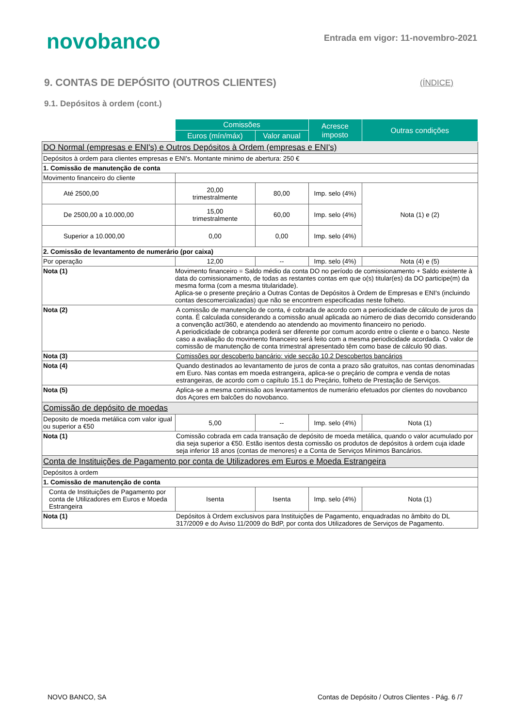novobanco
Entrada em vigor: 11-novembro-2021
9. CONTAS DE DEPÓSITO (OUTROS CLIENTES)
(ÍNDICE)
9.1. Depósitos à ordem (cont.)
| | Comissões | | Acresce imposto | Outras condições |
| | Euros (mín/máx) | Valor anual | | |
| DO Normal (empresas e ENI's) e Outros Depósitos à Ordem (empresas e ENI's) | | | | |
| Depósitos à ordem para clientes empresas e ENI's. Montante minimo de abertura: 250 € | | | | |
| 1. Comissão de manutenção de conta | | | | |
| Movimento financeiro do cliente | | | | |
| Até 2500,00 | 20,00 trimestralmente | 80,00 | Imp. selo (4%) | Nota (1) e (2) |
| De 2500,00 a 10.000,00 | 15,00 trimestralmente | 60,00 | Imp. selo (4%) | |
| Superior a 10.000,00 | 0,00 | 0,00 | Imp. selo (4%) | |
| 2. Comissão de levantamento de numerário (por caixa) | | | | |
| Por operação | 12,00 | -- | Imp. selo (4%) | Nota (4) e (5) |
| Nota (1) | Movimento financeiro = Saldo médio da conta DO no período de comissionamento + Saldo existente à data do comissionamento, de todas as restantes contas em que o(s) titular(es) da DO participe(m) da mesma forma (com a mesma titularidade). Aplica-se o presente preçário a Outras Contas de Depósitos à Ordem de Empresas e ENI's (incluindo contas descomercializadas) que não se encontrem especificadas neste folheto. | | | |
| Nota (2) | A comissão de manutenção de conta, é cobrada de acordo com a periodicidade de cálculo de juros da conta. É calculada considerando a comissão anual aplicada ao número de dias decorrido considerando a convenção act/360, e atendendo ao atendendo ao movimento financeiro no periodo. A periodicidade de cobrança poderá ser diferente por comum acordo entre o cliente e o banco. Neste caso a avaliação do movimento financeiro será feito com a mesma periodicidade acordada. O valor de comissão de manutenção de conta trimestral apresentado têm como base de cálculo 90 dias. | | | |
| Nota (3) | Comissões por descoberto bancário: vide secção 10.2 Descobertos bancários | | | |
| Nota (4) | Quando destinados ao levantamento de juros de conta a prazo são gratuitos, nas contas denominadas em Euro. Nas contas em moeda estrangeira, aplica-se o preçário de compra e venda de notas estrangeiras, de acordo com o capítulo 15.1 do Preçário, folheto de Prestação de Serviços. | | | |
| Nota (5) | Aplica-se a mesma comissão aos levantamentos de numerário efetuados por clientes do novobanco dos Açores em balcões do novobanco. | | | |
| Comissão de depósito de moedas | | | | |
| Deposito de moeda metálica com valor igual ou superior a €50 | 5,00 | -- | Imp. selo (4%) | Nota (1) |
| Nota (1) | Comissão cobrada em cada transação de depósito de moeda metálica, quando o valor acumulado por dia seja superior a €50. Estão isentos desta comissão os produtos de depósitos à ordem cuja idade seja inferior 18 anos (contas de menores) e a Conta de Serviços Mínimos Bancários. | | | |
| Conta de Instituições de Pagamento por conta de Utilizadores em Euros e Moeda Estrangeira | | | | |
| Depósitos à ordem | | | | |
| 1. Comissão de manutenção de conta | | | | |
| Conta de Instituições de Pagamento por conta de Utilizadores em Euros e Moeda Estrangeira | Isenta | Isenta | Imp. selo (4%) | Nota (1) |
| Nota (1) | Depósitos à Ordem exclusivos para Instituições de Pagamento, enquadradas no âmbito do DL 317/2009 e do Aviso 11/2009 do BdP, por conta dos Utilizadores de Serviços de Pagamento. | | | |
NOVO BANCO, SA
Contas de Depósito / Outros Clientes - Pág. 6 /7